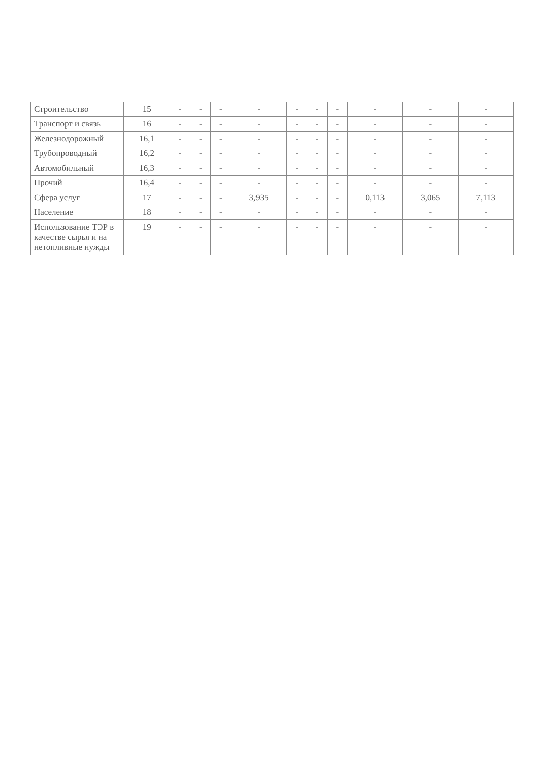| Строительство | 15 | - | - | - | - | - | - | - | - | - | - |
| Транспорт и связь | 16 | - | - | - | - | - | - | - | - | - | - |
| Железнодорожный | 16,1 | - | - | - | - | - | - | - | - | - | - |
| Трубопроводный | 16,2 | - | - | - | - | - | - | - | - | - | - |
| Автомобильный | 16,3 | - | - | - | - | - | - | - | - | - | - |
| Прочий | 16,4 | - | - | - | - | - | - | - | - | - | - |
| Сфера услуг | 17 | - | - | - | 3,935 | - | - | - | 0,113 | 3,065 | 7,113 |
| Население | 18 | - | - | - | - | - | - | - | - | - | - |
| Использование ТЭР в качестве сырья и на нетопливные нужды | 19 | - | - | - | - | - | - | - | - | - | - |